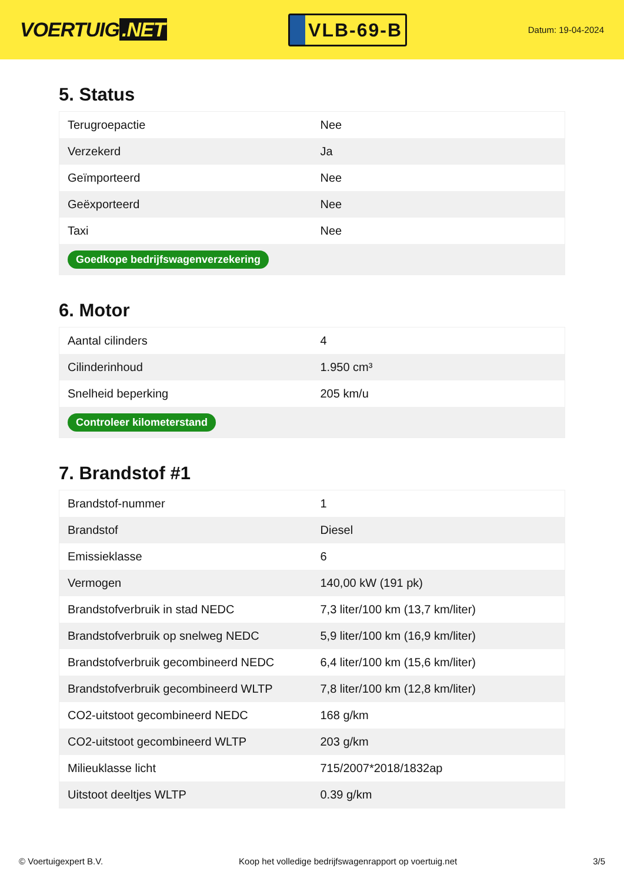VOERTUIG.NET
VLB-69-B
Datum: 19-04-2024
5. Status
| Terugroepactie | Nee |
| Verzekerd | Ja |
| Geïmporteerd | Nee |
| Geëxporteerd | Nee |
| Taxi | Nee |
| Goedkope bedrijfswagenverzekering | |
6. Motor
| Aantal cilinders | 4 |
| Cilinderinhoud | 1.950 cm³ |
| Snelheid beperking | 205 km/u |
| Controleer kilometerstand | |
7. Brandstof #1
| Brandstof-nummer | 1 |
| Brandstof | Diesel |
| Emissieklasse | 6 |
| Vermogen | 140,00 kW (191 pk) |
| Brandstofverbruik in stad NEDC | 7,3 liter/100 km (13,7 km/liter) |
| Brandstofverbruik op snelweg NEDC | 5,9 liter/100 km (16,9 km/liter) |
| Brandstofverbruik gecombineerd NEDC | 6,4 liter/100 km (15,6 km/liter) |
| Brandstofverbruik gecombineerd WLTP | 7,8 liter/100 km (12,8 km/liter) |
| CO2-uitstoot gecombineerd NEDC | 168 g/km |
| CO2-uitstoot gecombineerd WLTP | 203 g/km |
| Milieuklasse licht | 715/2007*2018/1832ap |
| Uitstoot deeltjes WLTP | 0.39 g/km |
© Voertuigexpert B.V. Koop het volledige bedrijfswagenrapport op voertuig.net 3/5